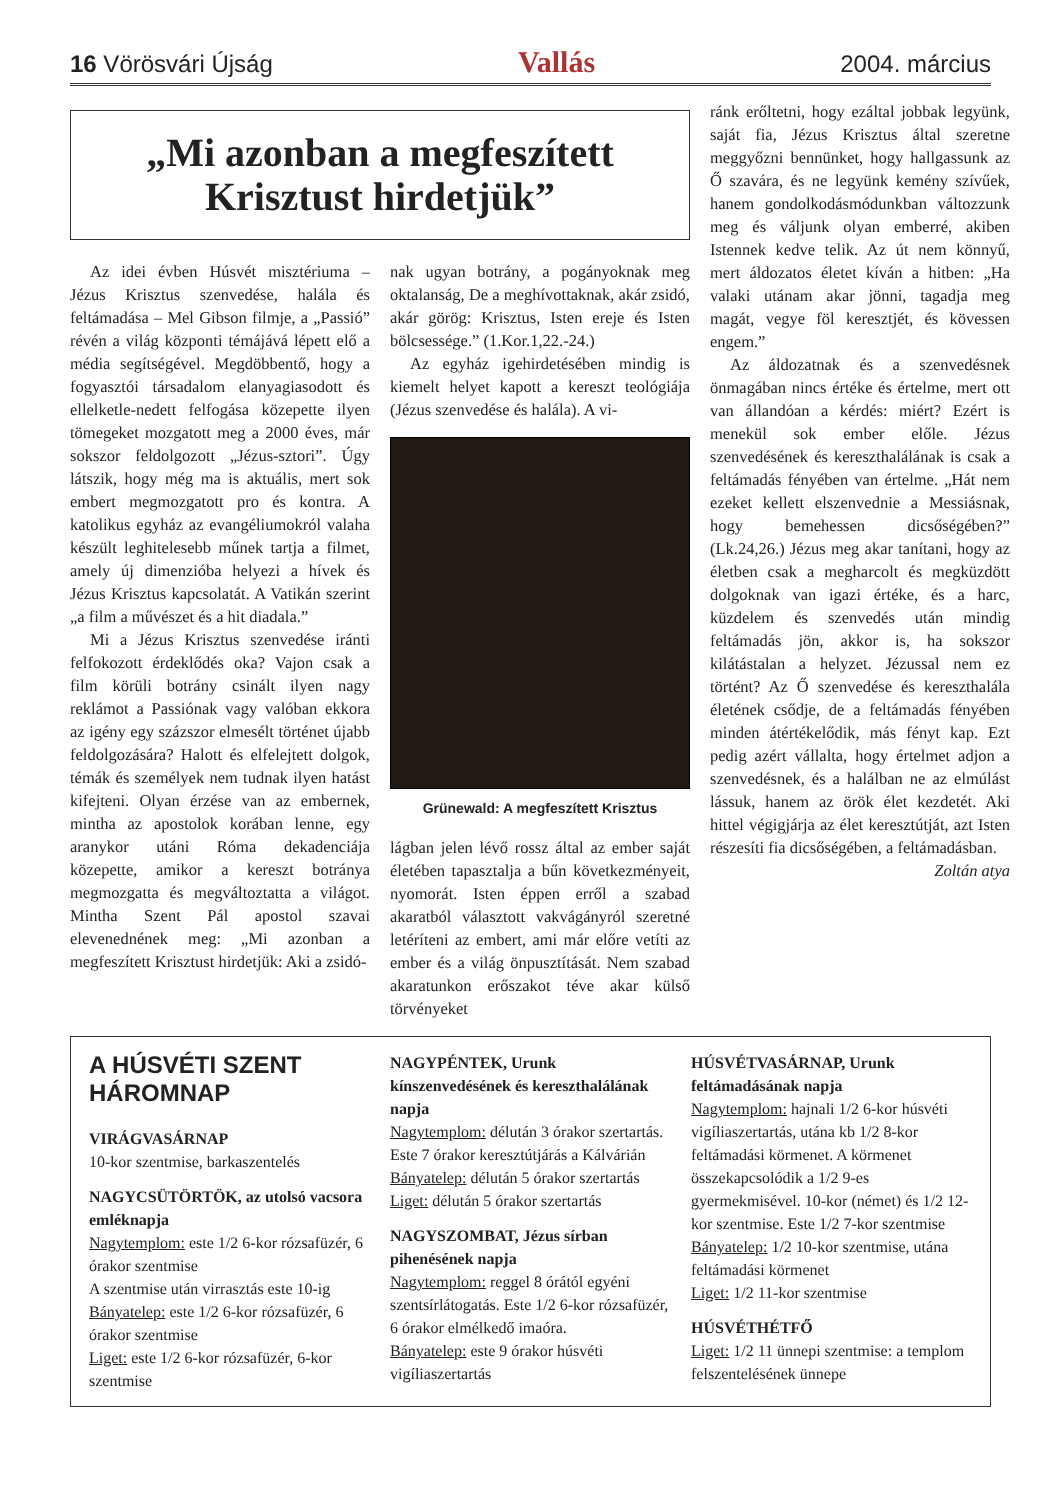16 Vörösvári Újság Vallás 2004. március
„Mi azonban a megfeszített Krisztust hirdetjük”
Az idei évben Húsvét misztériuma – Jézus Krisztus szenvedése, halála és feltámadása – Mel Gibson filmje, a „Passió” révén a világ központi témájává lépett elő a média segítségével. Megdöbbentő, hogy a fogyasztói társadalom elanyagiasodott és ellelketle-nedett felfogása közepette ilyen tömegeket mozgatott meg a 2000 éves, már sokszor feldolgozott „Jézus-sztori”. Úgy látszik, hogy még ma is aktuális, mert sok embert megmozgatott pro és kontra. A katolikus egyház az evangéliumokról valaha készült leghitelesebb műnek tartja a filmet, amely új dimenzióba helyezi a hívek és Jézus Krisztus kapcsolatát. A Vatikán szerint „a film a művészet és a hit diadala.”
Mi a Jézus Krisztus szenvedése iránti felfokozott érdeklődés oka? Vajon csak a film körüli botrány csinált ilyen nagy reklámot a Passiónak vagy valóban ekkora az igény egy százszor elmesélt történet újabb feldolgozására? Halott és elfelejtett dolgok, témák és személyek nem tudnak ilyen hatást kifejteni. Olyan érzése van az embernek, mintha az apostolok korában lenne, egy aranykor utáni Róma dekadenciája közepette, amikor a kereszt botránya megmozgatta és megváltoztatta a világot. Mintha Szent Pál apostol szavai elevenednének meg: „Mi azonban a megfeszített Krisztust hirdetjük: Aki a zsidó-
nak ugyan botrány, a pogányoknak meg oktalanság, De a meghívottaknak, akár zsidó, akár görög: Krisztus, Isten ereje és Isten bölcsessége.” (1.Kor.1,22.-24.)
Az egyház igehirdetésében mindig is kiemelt helyet kapott a kereszt teológiája (Jézus szenvedése és halála). A vi-
Grünewald: A megfeszített Krisztus
lágban jelen lévő rossz által az ember saját életében tapasztalja a bűn következményeit, nyomorát. Isten éppen erről a szabad akaratból választott vakvágányról szeretné letéríteni az embert, ami már előre vetíti az ember és a világ önpusztítását. Nem szabad akaratunkon erőszakot téve akar külső törvényeket
ránk erőltetni, hogy ezáltal jobbak legyünk, saját fia, Jézus Krisztus által szeretne meggyőzni bennünket, hogy hallgassunk az Ő szavára, és ne legyünk kemény szívűek, hanem gondolkodásmódunkban változzunk meg és váljunk olyan emberré, akiben Istennek kedve telik. Az út nem könnyű, mert áldozatos életet kíván a hitben: „Ha valaki utánam akar jönni, tagadja meg magát, vegye föl keresztjét, és kövessen engem.”
Az áldozatnak és a szenvedésnek önmagában nincs értéke és értelme, mert ott van állandóan a kérdés: miért? Ezért is menekül sok ember előle. Jézus szenvedésének és kereszthalálának is csak a feltámadás fényében van értelme. „Hát nem ezeket kellett elszenvednie a Messiásnak, hogy bemehessen dicsőségében?” (Lk.24,26.) Jézus meg akar tanítani, hogy az életben csak a megharcolt és megküzdött dolgoknak van igazi értéke, és a harc, küzdelem és szenvedés után mindig feltámadás jön, akkor is, ha sokszor kilátástalan a helyzet. Jézussal nem ez történt? Az Ő szenvedése és kereszthalála életének csődje, de a feltámadás fényében minden átértékelődik, más fényt kap. Ezt pedig azért vállalta, hogy értelmet adjon a szenvedésnek, és a halálban ne az elmúlást lássuk, hanem az örök élet kezdetét. Aki hittel végigjárja az élet keresztútját, azt Isten részesíti fia dicsőségében, a feltámadásban.
Zoltán atya
A HÚSVÉTI SZENT HÁROMNAP
VIRÁGVASÁRNAP
10-kor szentmise, barkaszentelés
NAGYCSÜTÖRTÖK, az utolsó vacsora emléknapja
Nagytemplom: este 1/2 6-kor rózsafüzér, 6 órakor szentmise
A szentmise után virrasztás este 10-ig
Bányatelep: este 1/2 6-kor rózsafüzér, 6 órakor szentmise
Liget: este 1/2 6-kor rózsafüzér, 6-kor szentmise
NAGYPÉNTEK, Urunk kínszenvedésének és kereszthalálának napja
Nagytemplom: délután 3 órakor szertartás. Este 7 órakor keresztútjárás a Kálvárián
Bányatelep: délután 5 órakor szertartás
Liget: délután 5 órakor szertartás
NAGYSZOMBAT, Jézus sírban pihenésének napja
Nagytemplom: reggel 8 órától egyéni szentsírlátogatás. Este 1/2 6-kor rózsafüzér, 6 órakor elmélkedő imaóra.
Bányatelep: este 9 órakor húsvéti vigíliaszertartás
HÚSVÉTVASÁRNAP, Urunk feltámadásának napja
Nagytemplom: hajnali 1/2 6-kor húsvéti vigíliaszertartás, utána kb 1/2 8-kor feltámadási körmenet. A körmenet összekapcsolódik a 1/2 9-es gyermekmisével. 10-kor (német) és 1/2 12-kor szentmise. Este 1/2 7-kor szentmise
Bányatelep: 1/2 10-kor szentmise, utána feltámadási körmenet
Liget: 1/2 11-kor szentmise
HÚSVÉTHÉTFŐ
Liget: 1/2 11 ünnepi szentmise: a templom felszentelésének ünnepe